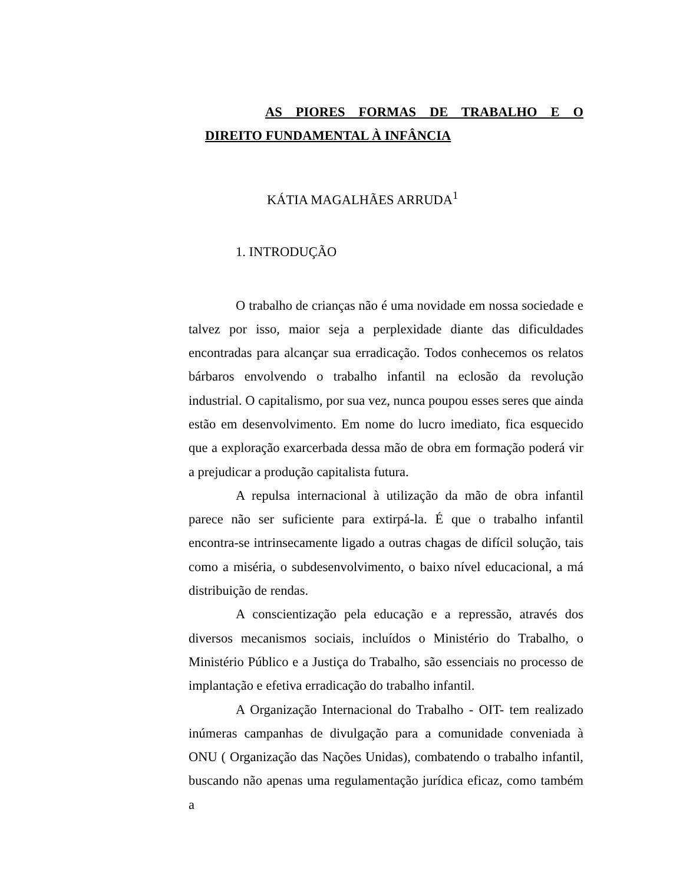AS PIORES FORMAS DE TRABALHO E O
DIREITO FUNDAMENTAL À INFÂNCIA
KÁTIA MAGALHÃES ARRUDA<sup>1</sup>
1. INTRODUÇÃO
O trabalho de crianças não é uma novidade em nossa sociedade e talvez por isso, maior seja a perplexidade diante das dificuldades encontradas para alcançar sua erradicação. Todos conhecemos os relatos bárbaros envolvendo o trabalho infantil na eclosão da revolução industrial. O capitalismo, por sua vez, nunca poupou esses seres que ainda estão em desenvolvimento. Em nome do lucro imediato, fica esquecido que a exploração exarcerbada dessa mão de obra em formação poderá vir a prejudicar a produção capitalista futura.
A repulsa internacional à utilização da mão de obra infantil parece não ser suficiente para extirpá-la. É que o trabalho infantil encontra-se intrinsecamente ligado a outras chagas de difícil solução, tais como a miséria, o subdesenvolvimento, o baixo nível educacional, a má distribuição de rendas.
A conscientização pela educação e a repressão, através dos diversos mecanismos sociais, incluídos o Ministério do Trabalho, o Ministério Público e a Justiça do Trabalho, são essenciais no processo de implantação e efetiva erradicação do trabalho infantil.
A Organização Internacional do Trabalho - OIT- tem realizado inúmeras campanhas de divulgação para a comunidade conveniada à ONU ( Organização das Nações Unidas), combatendo o trabalho infantil, buscando não apenas uma regulamentação jurídica eficaz, como também a